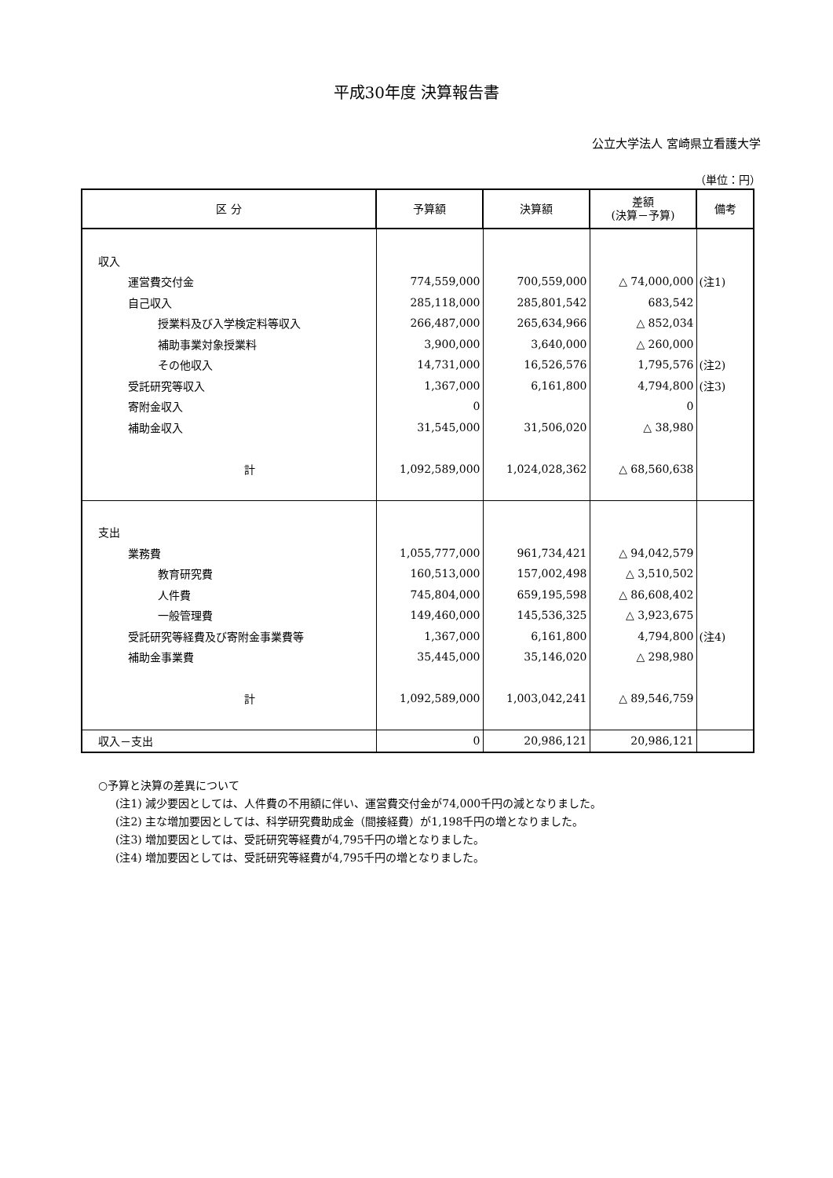平成30年度 決算報告書
公立大学法人 宮崎県立看護大学
（単位：円）
| 区 分 | 予算額 | 決算額 | 差額 (決算－予算) | 備考 |
| --- | --- | --- | --- | --- |
| 収入 | | | | |
| 運営費交付金 | 774,559,000 | 700,559,000 | △ 74,000,000 | (注1) |
| 自己収入 | 285,118,000 | 285,801,542 | 683,542 | |
| 授業料及び入学検定料等収入 | 266,487,000 | 265,634,966 | △ 852,034 | |
| 補助事業対象授業料 | 3,900,000 | 3,640,000 | △ 260,000 | |
| その他収入 | 14,731,000 | 16,526,576 | 1,795,576 | (注2) |
| 受託研究等収入 | 1,367,000 | 6,161,800 | 4,794,800 | (注3) |
| 寄附金収入 | 0 | | 0 | |
| 補助金収入 | 31,545,000 | 31,506,020 | △ 38,980 | |
| 計 | 1,092,589,000 | 1,024,028,362 | △ 68,560,638 | |
| 支出 | | | | |
| 業務費 | 1,055,777,000 | 961,734,421 | △ 94,042,579 | |
| 教育研究費 | 160,513,000 | 157,002,498 | △ 3,510,502 | |
| 人件費 | 745,804,000 | 659,195,598 | △ 86,608,402 | |
| 一般管理費 | 149,460,000 | 145,536,325 | △ 3,923,675 | |
| 受託研究等経費及び寄附金事業費等 | 1,367,000 | 6,161,800 | 4,794,800 | (注4) |
| 補助金事業費 | 35,445,000 | 35,146,020 | △ 298,980 | |
| 計 | 1,092,589,000 | 1,003,042,241 | △ 89,546,759 | |
| 収入－支出 | 0 | 20,986,121 | 20,986,121 | |
○予算と決算の差異について
(注1) 減少要因としては、人件費の不用額に伴い、運営費交付金が74,000千円の減となりました。
(注2) 主な増加要因としては、科学研究費助成金（間接経費）が1,198千円の増となりました。
(注3) 増加要因としては、受託研究等経費が4,795千円の増となりました。
(注4) 増加要因としては、受託研究等経費が4,795千円の増となりました。